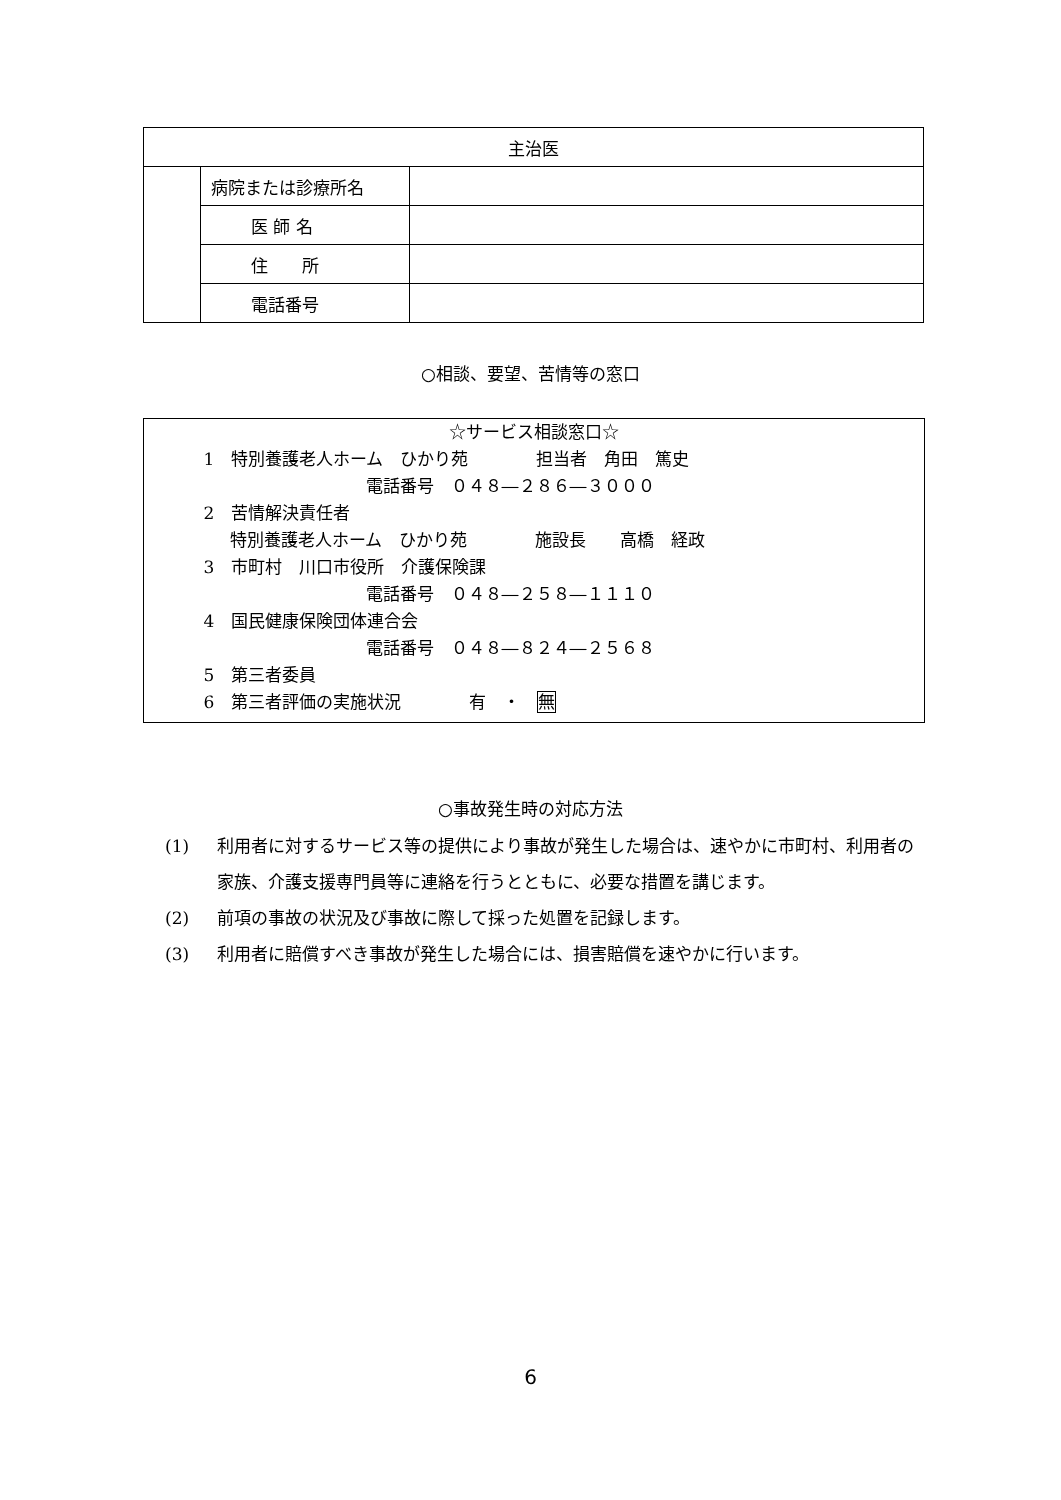| 主治医 | | |
| | 病院または診療所名 | |
| | 医 師 名 | |
| | 住 所 | |
| | 電話番号 | |
○相談、要望、苦情等の窓口
☆サービス相談窓口☆
1　特別養護老人ホーム　ひかり苑　　　　担当者　角田　篤史
電話番号　０４８―２８６―３０００
2　苦情解決責任者
特別養護老人ホーム　ひかり苑　　　　施設長　　高橋　経政
3　市町村　川口市役所　介護保険課
電話番号　０４８―２５８―１１１０
4　国民健康保険団体連合会
電話番号　０４８―８２４―２５６８
5　第三者委員
6　第三者評価の実施状況　　　　有　・　無
○事故発生時の対応方法
(1) 利用者に対するサービス等の提供により事故が発生した場合は、速やかに市町村、利用者の家族、介護支援専門員等に連絡を行うとともに、必要な措置を講じます。
(2) 前項の事故の状況及び事故に際して採った処置を記録します。
(3) 利用者に賠償すべき事故が発生した場合には、損害賠償を速やかに行います。
6